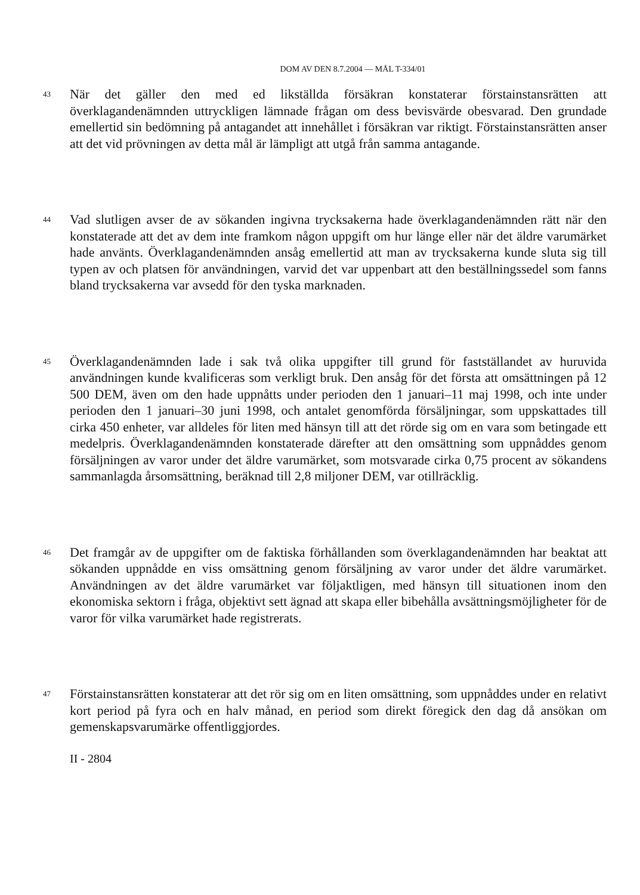DOM AV DEN 8.7.2004 — MÅL T-334/01
43
När det gäller den med ed likställda försäkran konstaterar förstainstansrätten att överklagandenämnden uttryckligen lämnade frågan om dess bevisvärde obesvarad. Den grundade emellertid sin bedömning på antagandet att innehållet i försäkran var riktigt. Förstainstansrätten anser att det vid prövningen av detta mål är lämpligt att utgå från samma antagande.
44
Vad slutligen avser de av sökanden ingivna trycksakerna hade överklagande­nämnden rätt när den konstaterade att det av dem inte framkom någon uppgift om hur länge eller när det äldre varumärket hade använts. Överklagandenämnden ansåg emellertid att man av trycksakerna kunde sluta sig till typen av och platsen för användningen, varvid det var uppenbart att den beställningssedel som fanns bland trycksakerna var avsedd för den tyska marknaden.
45
Överklagandenämnden lade i sak två olika uppgifter till grund för fastställandet av huruvida användningen kunde kvalificeras som verkligt bruk. Den ansåg för det första att omsättningen på 12 500 DEM, även om den hade uppnåtts under perioden den 1 januari–11 maj 1998, och inte under perioden den 1 januari–30 juni 1998, och antalet genomförda försäljningar, som uppskattades till cirka 450 enheter, var alldeles för liten med hänsyn till att det rörde sig om en vara som betingade ett medelpris. Överklagandenämnden konstaterade därefter att den omsättning som uppnåddes genom försäljningen av varor under det äldre varumärket, som motsvarade cirka 0,75 procent av sökandens sammanlagda årsomsättning, beräknad till 2,8 miljoner DEM, var otillräcklig.
46
Det framgår av de uppgifter om de faktiska förhållanden som överklagandenämnden har beaktat att sökanden uppnådde en viss omsättning genom försäljning av varor under det äldre varumärket. Användningen av det äldre varumärket var följaktligen, med hänsyn till situationen inom den ekonomiska sektorn i fråga, objektivt sett ägnad att skapa eller bibehålla avsättningsmöjligheter för de varor för vilka varumärket hade registrerats.
47
Förstainstansrätten konstaterar att det rör sig om en liten omsättning, som uppnåddes under en relativt kort period på fyra och en halv månad, en period som direkt föregick den dag då ansökan om gemenskapsvarumärke offentliggjordes.
II - 2804